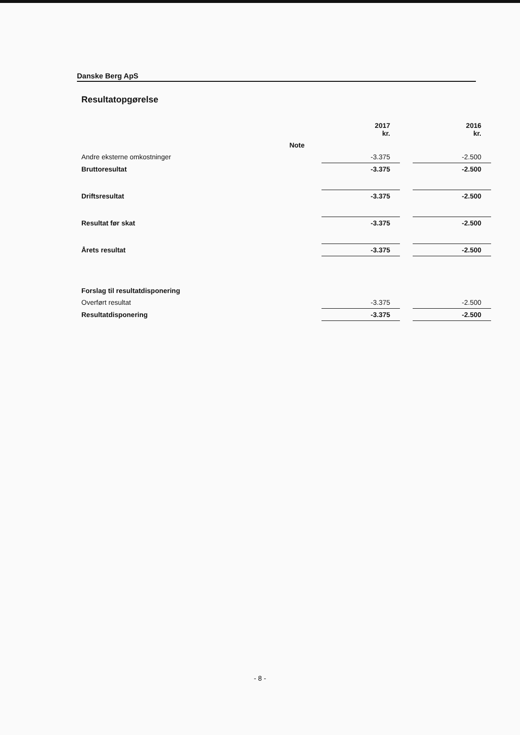Danske Berg ApS
Resultatopgørelse
| | | 2017 kr. | | 2016 kr. |
| --- | --- | --- | --- | --- |
| | Note | | | |
| Andre eksterne omkostninger | | -3.375 | | -2.500 |
| Bruttoresultat | | -3.375 | | -2.500 |
| Driftsresultat | | -3.375 | | -2.500 |
| Resultat før skat | | -3.375 | | -2.500 |
| Årets resultat | | -3.375 | | -2.500 |
| Forslag til resultatdisponering | | | | |
| Overført resultat | | -3.375 | | -2.500 |
| Resultatdisponering | | -3.375 | | -2.500 |
- 8 -